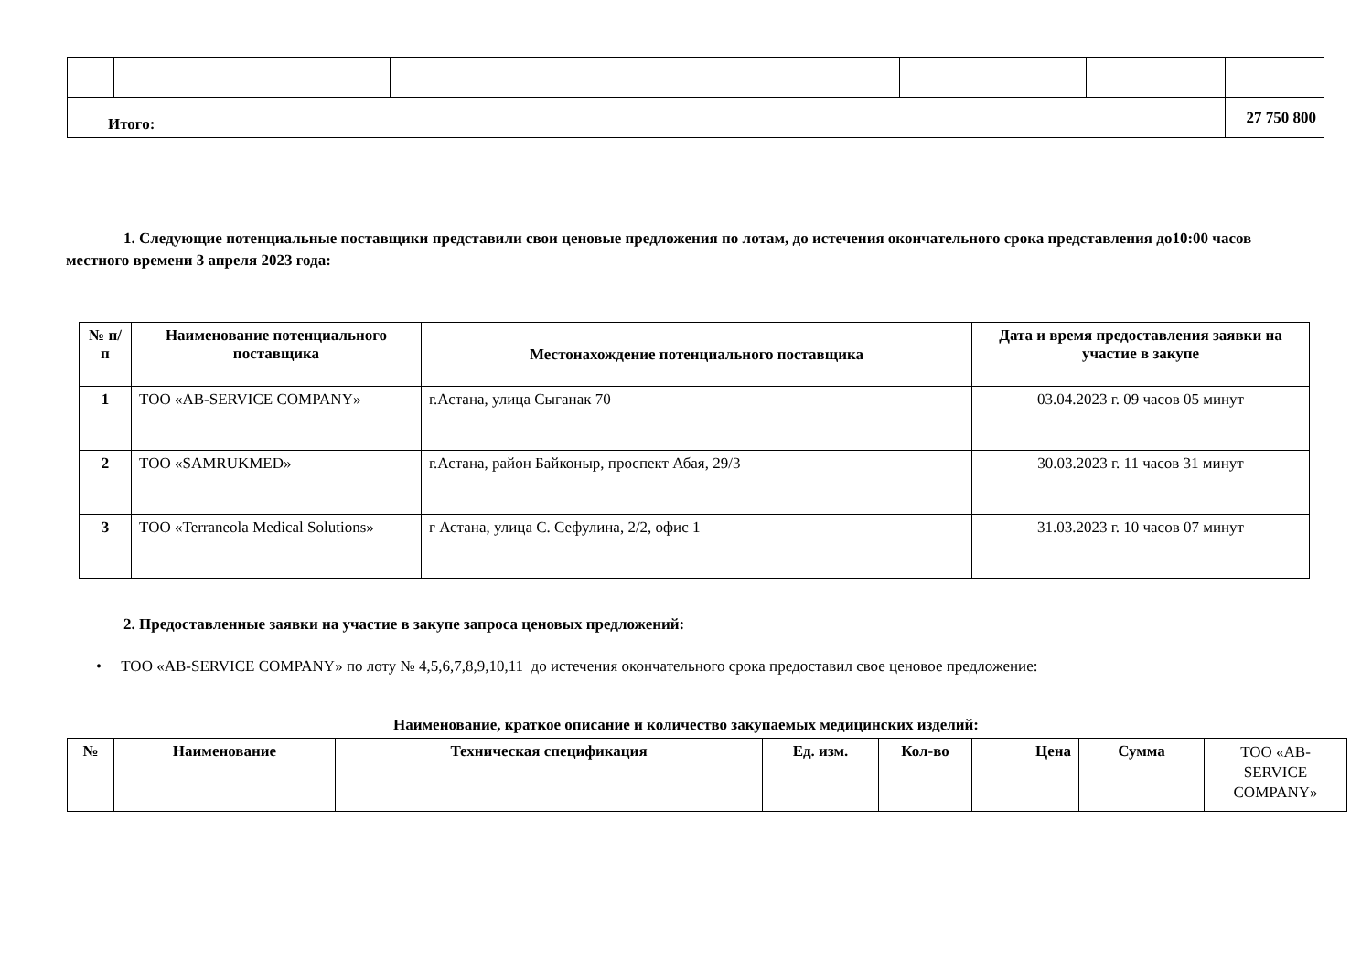| Итого: | | | | | | 27 750 800 |
1. Следующие потенциальные поставщики представили свои ценовые предложения по лотам, до истечения окончательного срока представления до10:00 часов местного времени 3 апреля 2023 года:
| № п/п | Наименование потенциального поставщика | Местонахождение потенциального поставщика | Дата и время предоставления заявки на участие в закупе |
| --- | --- | --- | --- |
| 1 | ТОО «AB-SERVICE COMPANY» | г.Астана, улица Сыганак 70 | 03.04.2023 г. 09 часов 05 минут |
| 2 | ТОО «SAMRUKMED» | г.Астана, район Байконыр, проспект Абая, 29/3 | 30.03.2023 г. 11 часов 31 минут |
| 3 | ТОО «Terraneola Medical Solutions» | г Астана, улица С. Сефулина, 2/2, офис 1 | 31.03.2023 г. 10 часов 07 минут |
2. Предоставленные заявки на участие в закупе запроса ценовых предложений:
• ТОО «AB-SERVICE COMPANY» по лоту № 4,5,6,7,8,9,10,11 до истечения окончательного срока предоставил свое ценовое предложение:
Наименование, краткое описание и количество закупаемых медицинских изделий:
| № | Наименование | Техническая спецификация | Ед. изм. | Кол-во | Цена | Сумма | ТОО «AB-SERVICE COMPANY» |